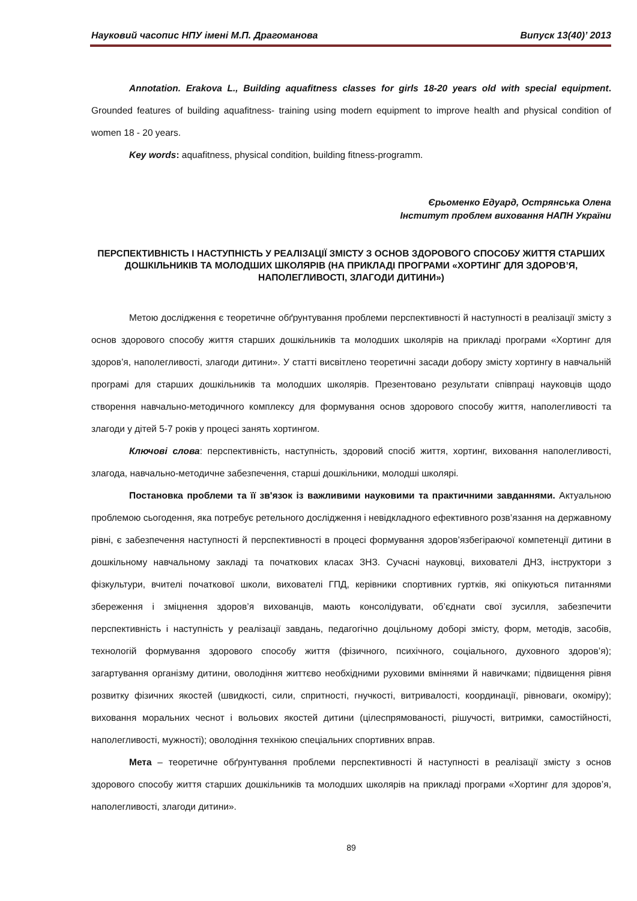Науковий часопис НПУ імені М.П. Драгоманова Випуск 13(40)’ 2013
Annotation. Erakova L., Building aquafitness classes for girls 18-20 years old with special equipment. Grounded features of building aquafitness- training using modern equipment to improve health and physical condition of women 18 - 20 years.
Key words: aquafitness, physical condition, building fitness-programm.
Єрьоменко Едуард, Острянська Олена
Інститут проблем виховання НАПН України
ПЕРСПЕКТИВНІСТЬ І НАСТУПНІСТЬ У РЕАЛІЗАЦІЇ ЗМІСТУ З ОСНОВ ЗДОРОВОГО СПОСОБУ ЖИТТЯ СТАРШИХ ДОШКІЛЬНИКІВ ТА МОЛОДШИХ ШКОЛЯРІВ (НА ПРИКЛАДІ ПРОГРАМИ «ХОРТИНГ ДЛЯ ЗДОРОВ’Я, НАПОЛЕГЛИВОСТІ, ЗЛАГОДИ ДИТИНИ»)
Метою дослідження є теоретичне обґрунтування проблеми перспективності й наступності в реалізації змісту з основ здорового способу життя старших дошкільників та молодших школярів на прикладі програми «Хортинг для здоров’я, наполегливості, злагоди дитини». У статті висвітлено теоретичні засади добору змісту хортингу в навчальній програмі для старших дошкільників та молодших школярів. Презентовано результати співпраці науковців щодо створення навчально-методичного комплексу для формування основ здорового способу життя, наполегливості та злагоди у дітей 5-7 років у процесі занять хортингом.
Ключові слова: перспективність, наступність, здоровий спосіб життя, хортинг, виховання наполегливості, злагода, навчально-методичне забезпечення, старші дошкільники, молодші школярі.
Постановка проблеми та її зв'язок із важливими науковими та практичними завданнями. Актуальною проблемою сьогодення, яка потребує ретельного дослідження і невідкладного ефективного розв’язання на державному рівні, є забезпечення наступності й перспективності в процесі формування здоров’язбегіраючої компетенції дитини в дошкільному навчальному закладі та початкових класах ЗНЗ. Сучасні науковці, вихователі ДНЗ, інструктори з фізкультури, вчителі початкової школи, вихователі ГПД, керівники спортивних гуртків, які опікуються питаннями збереження і зміцнення здоров’я вихованців, мають консолідувати, об’єднати свої зусилля, забезпечити перспективність і наступність у реалізації завдань, педагогічно доцільному доборі змісту, форм, методів, засобів, технологій формування здорового способу життя (фізичного, психічного, соціального, духовного здоров’я); загартування організму дитини, оволодіння життєво необхідними руховими вміннями й навичками; підвищення рівня розвитку фізичних якостей (швидкості, сили, спритності, гнучкості, витривалості, координації, рівноваги, окоміру); виховання моральних чеснот і вольових якостей дитини (цілеспрямованості, рішучості, витримки, самостійності, наполегливості, мужності); оволодіння технікою спеціальних спортивних вправ.
Мета – теоретичне обґрунтування проблеми перспективності й наступності в реалізації змісту з основ здорового способу життя старших дошкільників та молодших школярів на прикладі програми «Хортинг для здоров’я, наполегливості, злагоди дитини».
89